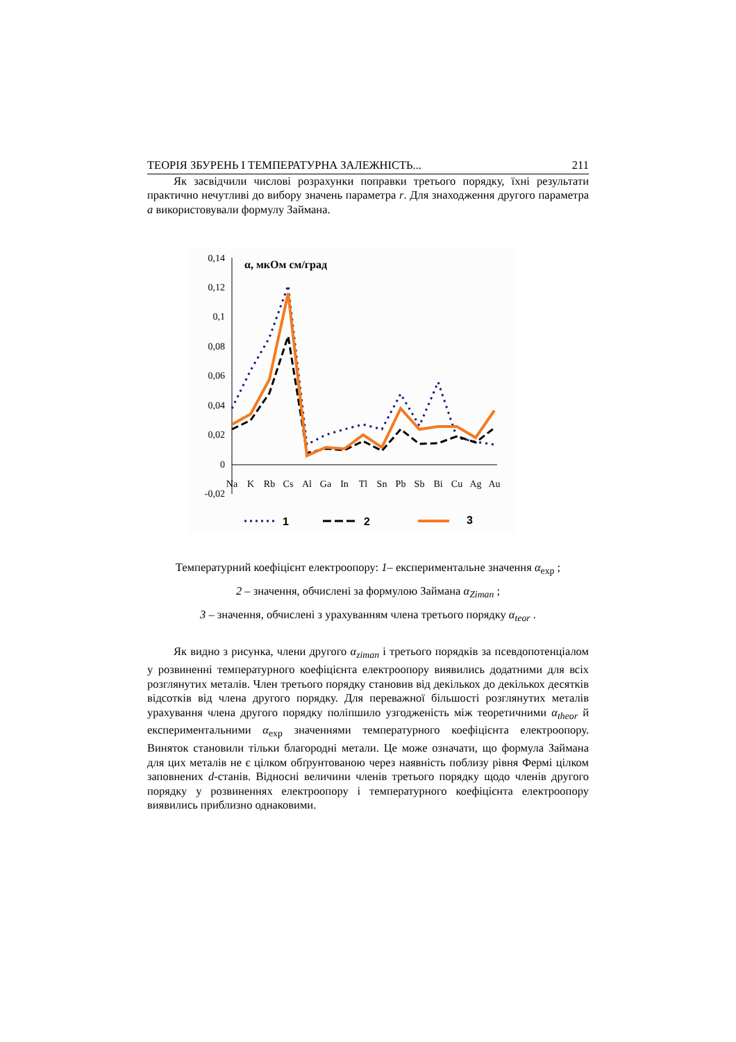ТЕОРІЯ ЗБУРЕНЬ І ТЕМПЕРАТУРНА ЗАЛЕЖНІСТЬ... 211
Як засвідчили числові розрахунки поправки третього порядку, їхні результати практично нечутливі до вибору значень параметра r. Для знаходження другого параметра a використовували формулу Займана.
0,14
0,12
0,1
0,08
0,06
0,04
0,02
0
-0,02
α, мкОм см/град
Na
K
Rb
Cs
Al
Ga
In
Tl
Sn
Pb
Sb
Bi
Cu
Ag
Au
1
2
3
Температурний коефіцієнт електроопору: 1– експериментальне значення α<sub>exp</sub> ;
2 – значення, обчислені за формулою Займана α<sub>Ziman</sub> ;
3 – значення, обчислені з урахуванням члена третього порядку α<sub>teor</sub> .
Як видно з рисунка, члени другого α<sub>ziman</sub> і третього порядків за псевдопотенціалом у розвиненні температурного коефіцієнта електроопору виявились додатними для всіх розглянутих металів. Член третього порядку становив від декількох до декількох десятків відсотків від члена другого порядку. Для переважної більшості розглянутих металів урахування члена другого порядку поліпшило узгодженість між теоретичними α<sub>theor</sub> й експериментальними α<sub>exp</sub> значеннями температурного коефіцієнта електроопору. Виняток становили тільки благородні метали. Це може означати, що формула Займана для цих металів не є цілком обґрунтованою через наявність поблизу рівня Фермі цілком заповнених d-станів. Відносні величини членів третього порядку щодо членів другого порядку у розвиненнях електроопору і температурного коефіцієнта електроопору виявились приблизно однаковими.